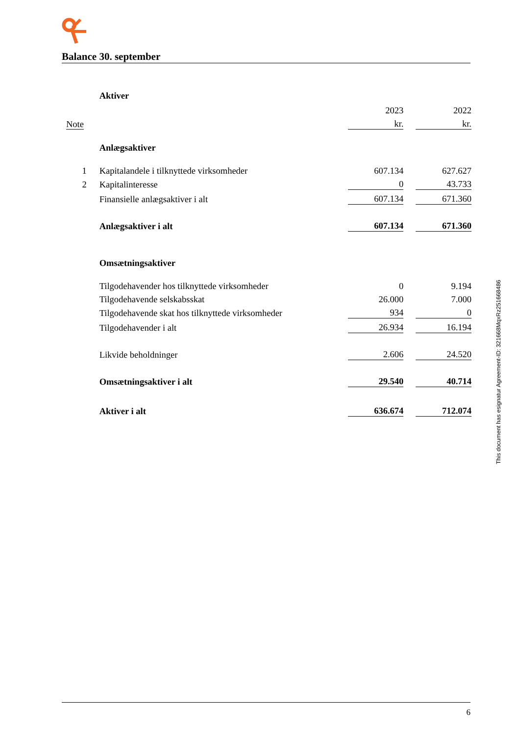Balance 30. september
| | Aktiver | | | |
| | | 2023 | | 2022 |
| Note | | kr. | | kr. |
| | Anlægsaktiver | | | |
| 1 | Kapitalandele i tilknyttede virksomheder | 607.134 | | 627.627 |
| 2 | Kapitalinteresse | 0 | | 43.733 |
| | Finansielle anlægsaktiver i alt | 607.134 | | 671.360 |
| | Anlægsaktiver i alt | 607.134 | | 671.360 |
| | Omsætningsaktiver | | | |
| | Tilgodehavender hos tilknyttede virksomheder | 0 | | 9.194 |
| | Tilgodehavende selskabsskat | 26.000 | | 7.000 |
| | Tilgodehavende skat hos tilknyttede virksomheder | 934 | | 0 |
| | Tilgodehavender i alt | 26.934 | | 16.194 |
| | Likvide beholdninger | 2.606 | | 24.520 |
| | Omsætningsaktiver i alt | 29.540 | | 40.714 |
| | Aktiver i alt | 636.674 | | 712.074 |
This document has esignatur Agreement-ID: 321668MqxRz251668486
6